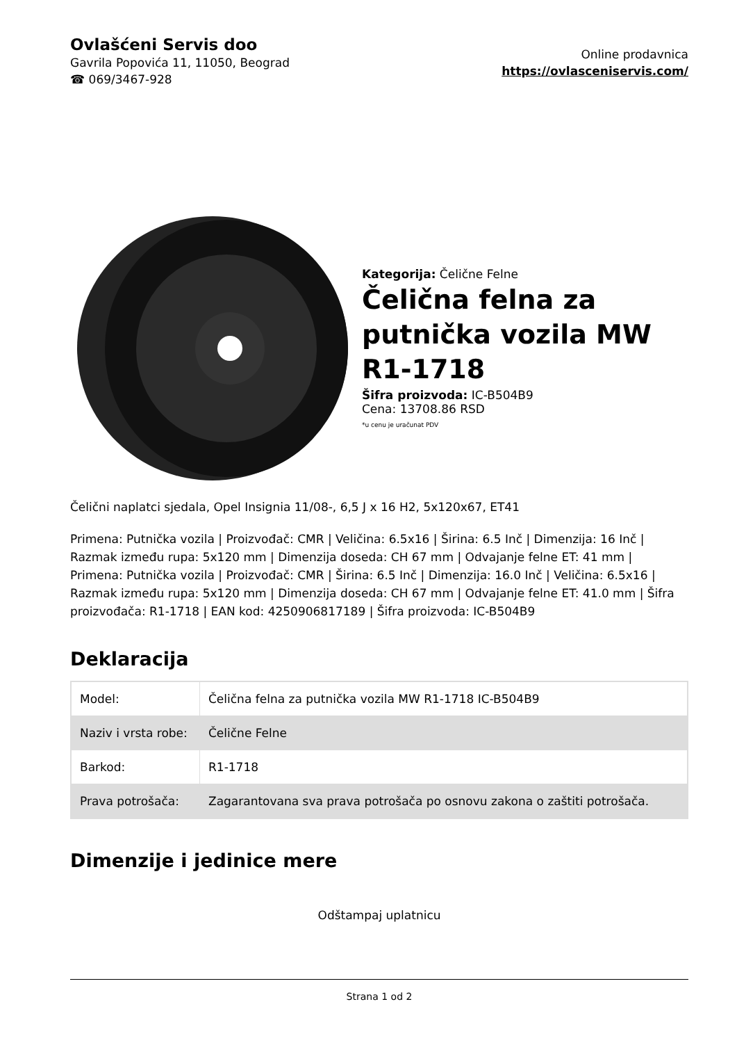Ovlašćeni Servis doo
Gavrila Popovića 11, 11050, Beograd
☎ 069/3467-928
Online prodavnica
https://ovlasceniservis.com/
Kategorija: Čelične Felne
Čelična felna za putnička vozila MW R1-1718
Šifra proizvoda: IC-B504B9
Cena: 13708.86 RSD
*u cenu je uračunat PDV
Čelični naplatci sjedala, Opel Insignia 11/08-, 6,5 J x 16 H2, 5x120x67, ET41
Primena: Putnička vozila | Proizvođač: CMR | Veličina: 6.5x16 | Širina: 6.5 Inč | Dimenzija: 16 Inč | Razmak između rupa: 5x120 mm | Dimenzija doseda: CH 67 mm | Odvajanje felne ET: 41 mm | Primena: Putnička vozila | Proizvođač: CMR | Širina: 6.5 Inč | Dimenzija: 16.0 Inč | Veličina: 6.5x16 | Razmak između rupa: 5x120 mm | Dimenzija doseda: CH 67 mm | Odvajanje felne ET: 41.0 mm | Šifra proizvođača: R1-1718 | EAN kod: 4250906817189 | Šifra proizvoda: IC-B504B9
Deklaracija
| Model: | Čelična felna za putnička vozila MW R1-1718 IC-B504B9 |
| Naziv i vrsta robe: | Čelične Felne |
| Barkod: | R1-1718 |
| Prava potrošača: | Zagarantovana sva prava potrošača po osnovu zakona o zaštiti potrošača. |
Dimenzije i jedinice mere
Odštampaj uplatnicu
Strana 1 od 2